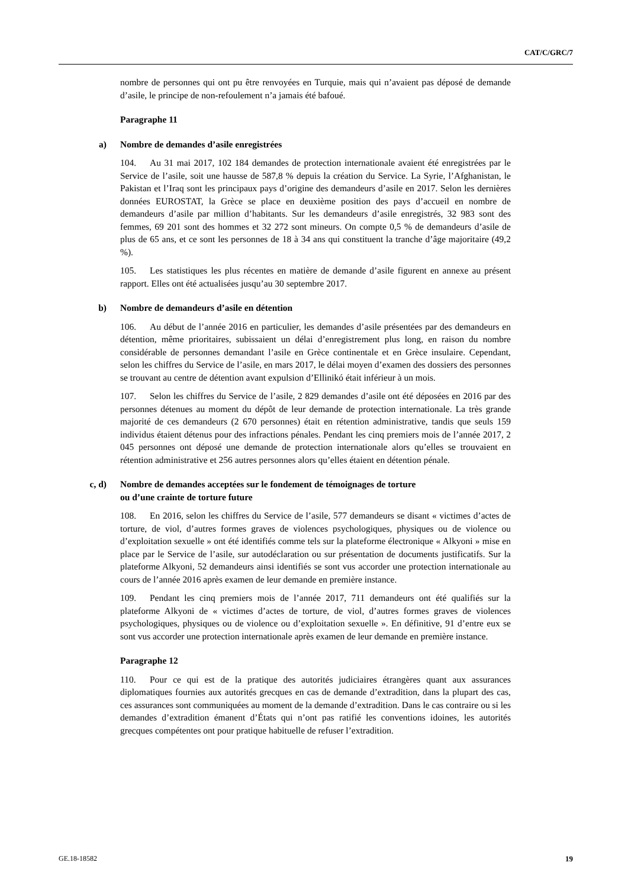CAT/C/GRC/7
nombre de personnes qui ont pu être renvoyées en Turquie, mais qui n’avaient pas déposé de demande d’asile, le principe de non-refoulement n’a jamais été bafoué.
Paragraphe 11
a) Nombre de demandes d’asile enregistrées
104. Au 31 mai 2017, 102 184 demandes de protection internationale avaient été enregistrées par le Service de l’asile, soit une hausse de 587,8 % depuis la création du Service. La Syrie, l’Afghanistan, le Pakistan et l’Iraq sont les principaux pays d’origine des demandeurs d’asile en 2017. Selon les dernières données EUROSTAT, la Grèce se place en deuxième position des pays d’accueil en nombre de demandeurs d’asile par million d’habitants. Sur les demandeurs d’asile enregistrés, 32 983 sont des femmes, 69 201 sont des hommes et 32 272 sont mineurs. On compte 0,5 % de demandeurs d’asile de plus de 65 ans, et ce sont les personnes de 18 à 34 ans qui constituent la tranche d’âge majoritaire (49,2 %).
105. Les statistiques les plus récentes en matière de demande d’asile figurent en annexe au présent rapport. Elles ont été actualisées jusqu’au 30 septembre 2017.
b) Nombre de demandeurs d’asile en détention
106. Au début de l’année 2016 en particulier, les demandes d’asile présentées par des demandeurs en détention, même prioritaires, subissaient un délai d’enregistrement plus long, en raison du nombre considérable de personnes demandant l’asile en Grèce continentale et en Grèce insulaire. Cependant, selon les chiffres du Service de l’asile, en mars 2017, le délai moyen d’examen des dossiers des personnes se trouvant au centre de détention avant expulsion d’Ellinikó était inférieur à un mois.
107. Selon les chiffres du Service de l’asile, 2 829 demandes d’asile ont été déposées en 2016 par des personnes détenues au moment du dépôt de leur demande de protection internationale. La très grande majorité de ces demandeurs (2 670 personnes) était en rétention administrative, tandis que seuls 159 individus étaient détenus pour des infractions pénales. Pendant les cinq premiers mois de l’année 2017, 2 045 personnes ont déposé une demande de protection internationale alors qu’elles se trouvaient en rétention administrative et 256 autres personnes alors qu’elles étaient en détention pénale.
c, d) Nombre de demandes acceptées sur le fondement de témoignages de torture
ou d’une crainte de torture future
108. En 2016, selon les chiffres du Service de l’asile, 577 demandeurs se disant « victimes d’actes de torture, de viol, d’autres formes graves de violences psychologiques, physiques ou de violence ou d’exploitation sexuelle » ont été identifiés comme tels sur la plateforme électronique « Alkyoni » mise en place par le Service de l’asile, sur autodéclaration ou sur présentation de documents justificatifs. Sur la plateforme Alkyoni, 52 demandeurs ainsi identifiés se sont vus accorder une protection internationale au cours de l’année 2016 après examen de leur demande en première instance.
109. Pendant les cinq premiers mois de l’année 2017, 711 demandeurs ont été qualifiés sur la plateforme Alkyoni de « victimes d’actes de torture, de viol, d’autres formes graves de violences psychologiques, physiques ou de violence ou d’exploitation sexuelle ». En définitive, 91 d’entre eux se sont vus accorder une protection internationale après examen de leur demande en première instance.
Paragraphe 12
110. Pour ce qui est de la pratique des autorités judiciaires étrangères quant aux assurances diplomatiques fournies aux autorités grecques en cas de demande d’extradition, dans la plupart des cas, ces assurances sont communiquées au moment de la demande d’extradition. Dans le cas contraire ou si les demandes d’extradition émanent d’États qui n’ont pas ratifié les conventions idoines, les autorités grecques compétentes ont pour pratique habituelle de refuser l’extradition.
GE.18-18582 19